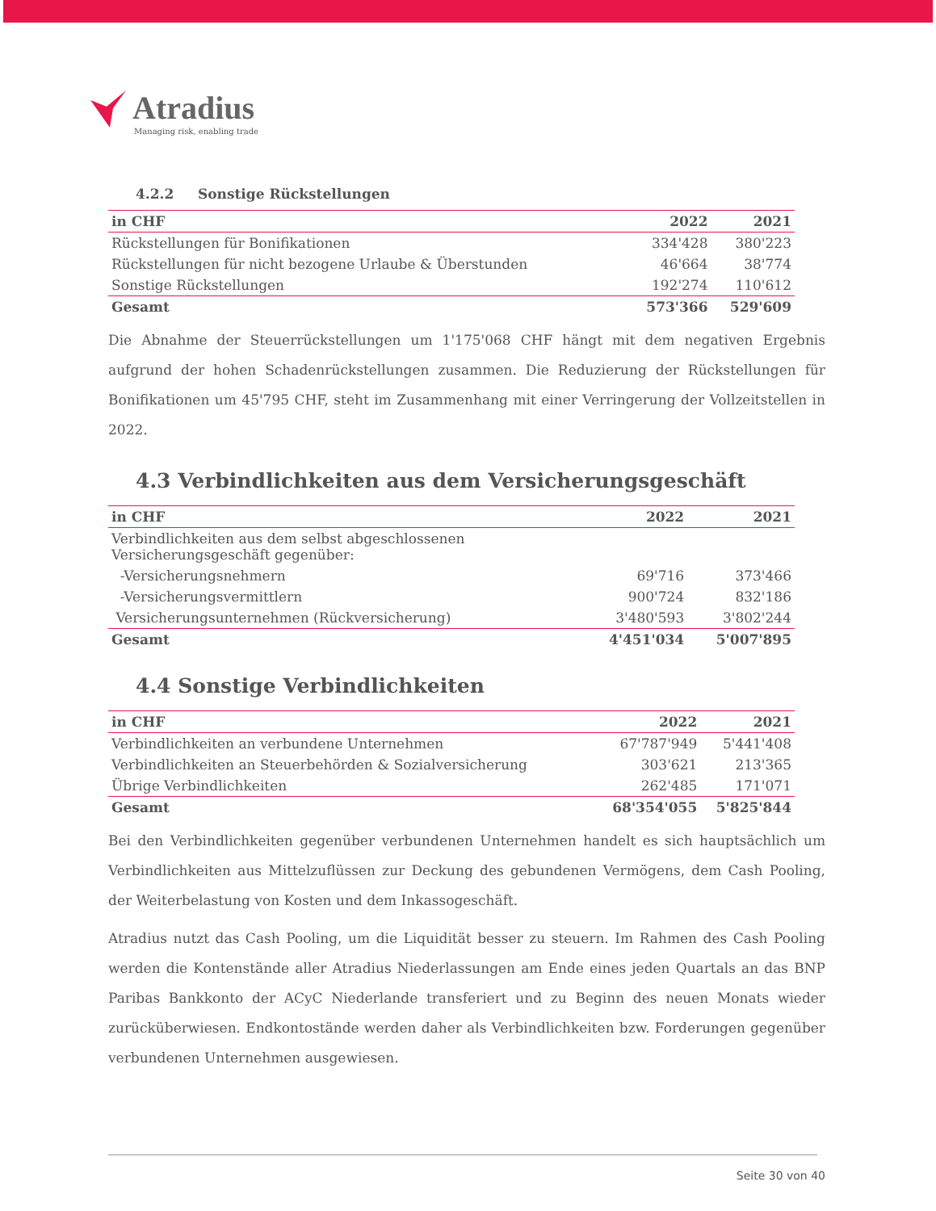Atradius
Managing risk, enabling trade
4.2.2 Sonstige Rückstellungen
| in CHF | 2022 | 2021 |
| --- | --- | --- |
| Rückstellungen für Bonifikationen | 334'428 | 380'223 |
| Rückstellungen für nicht bezogene Urlaube & Überstunden | 46'664 | 38'774 |
| Sonstige Rückstellungen | 192'274 | 110'612 |
| Gesamt | 573'366 | 529'609 |
Die Abnahme der Steuerrückstellungen um 1'175'068 CHF hängt mit dem negativen Ergebnis aufgrund der hohen Schadenrückstellungen zusammen. Die Reduzierung der Rückstellungen für Bonifikationen um 45'795 CHF, steht im Zusammenhang mit einer Verringerung der Vollzeitstellen in 2022.
4.3 Verbindlichkeiten aus dem Versicherungsgeschäft
| in CHF | 2022 | 2021 |
| --- | --- | --- |
| Verbindlichkeiten aus dem selbst abgeschlossenen Versicherungsgeschäft gegenüber: | | |
| -Versicherungsnehmern | 69'716 | 373'466 |
| -Versicherungsvermittlern | 900'724 | 832'186 |
| Versicherungsunternehmen (Rückversicherung) | 3'480'593 | 3'802'244 |
| Gesamt | 4'451'034 | 5'007'895 |
4.4 Sonstige Verbindlichkeiten
| in CHF | 2022 | 2021 |
| --- | --- | --- |
| Verbindlichkeiten an verbundene Unternehmen | 67'787'949 | 5'441'408 |
| Verbindlichkeiten an Steuerbehörden & Sozialversicherung | 303'621 | 213'365 |
| Übrige Verbindlichkeiten | 262'485 | 171'071 |
| Gesamt | 68'354'055 | 5'825'844 |
Bei den Verbindlichkeiten gegenüber verbundenen Unternehmen handelt es sich hauptsächlich um Verbindlichkeiten aus Mittelzuflüssen zur Deckung des gebundenen Vermögens, dem Cash Pooling, der Weiterbelastung von Kosten und dem Inkassogeschäft.
Atradius nutzt das Cash Pooling, um die Liquidität besser zu steuern. Im Rahmen des Cash Pooling werden die Kontenstände aller Atradius Niederlassungen am Ende eines jeden Quartals an das BNP Paribas Bankkonto der ACyC Niederlande transferiert und zu Beginn des neuen Monats wieder zurücküberwiesen. Endkontostände werden daher als Verbindlichkeiten bzw. Forderungen gegenüber verbundenen Unternehmen ausgewiesen.
Seite 30 von 40